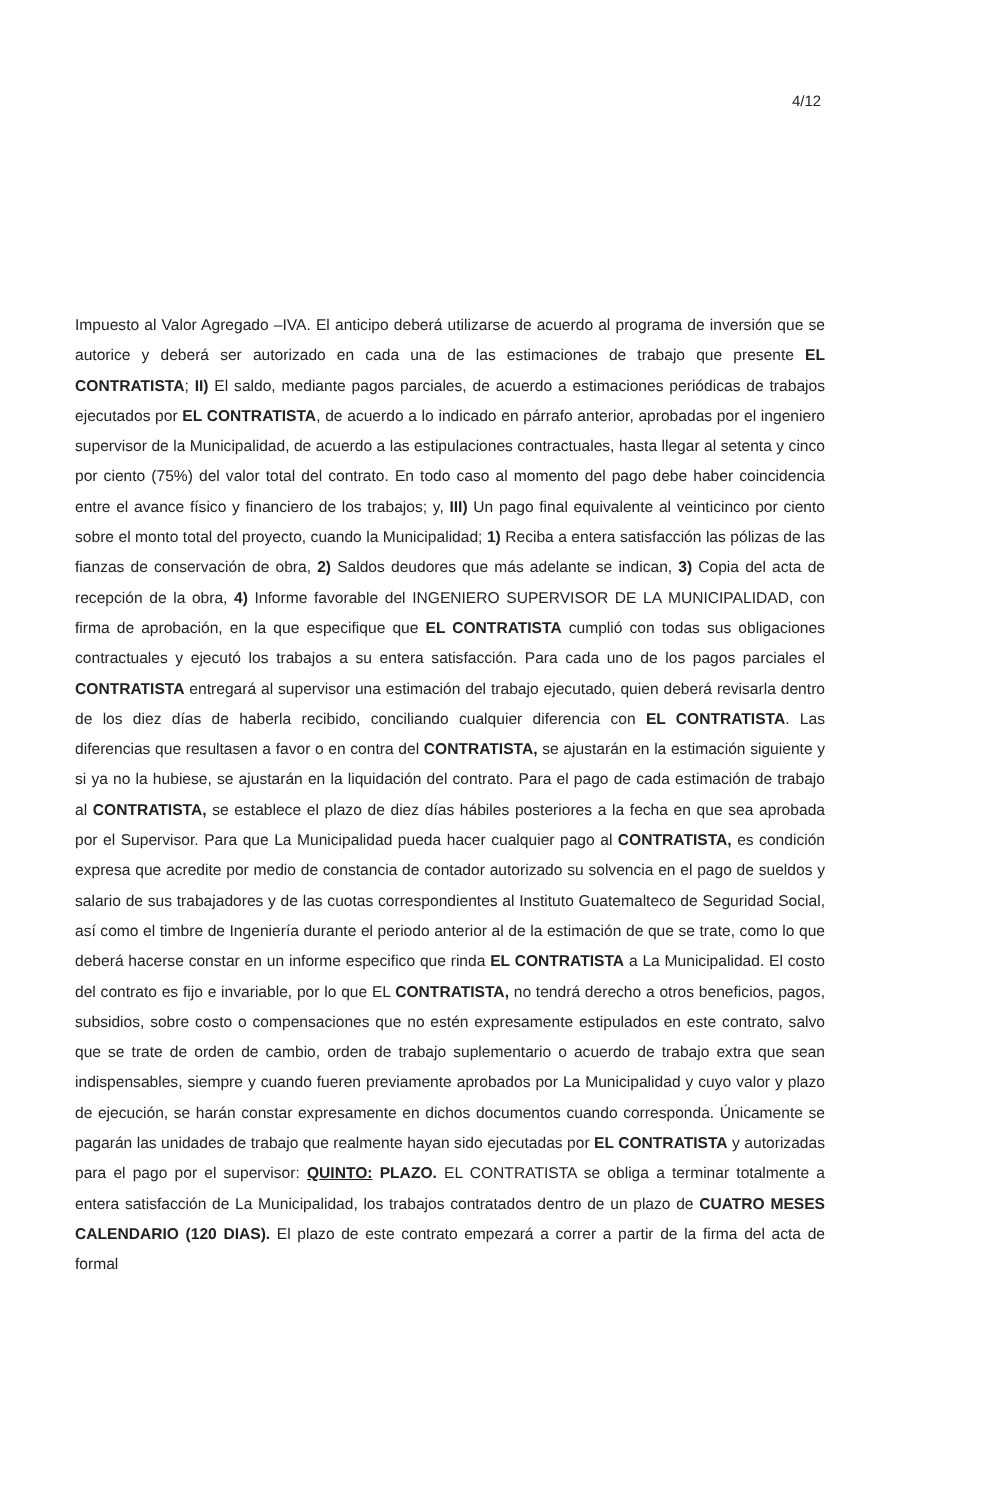4/12
Impuesto al Valor Agregado –IVA. El anticipo deberá utilizarse de acuerdo al programa de inversión que se autorice y deberá ser autorizado en cada una de las estimaciones de trabajo que presente EL CONTRATISTA; II) El saldo, mediante pagos parciales, de acuerdo a estimaciones periódicas de trabajos ejecutados por EL CONTRATISTA, de acuerdo a lo indicado en párrafo anterior, aprobadas por el ingeniero supervisor de la Municipalidad, de acuerdo a las estipulaciones contractuales, hasta llegar al setenta y cinco por ciento (75%) del valor total del contrato. En todo caso al momento del pago debe haber coincidencia entre el avance físico y financiero de los trabajos; y, III) Un pago final equivalente al veinticinco por ciento sobre el monto total del proyecto, cuando la Municipalidad; 1) Reciba a entera satisfacción las pólizas de las fianzas de conservación de obra, 2) Saldos deudores que más adelante se indican, 3) Copia del acta de recepción de la obra, 4) Informe favorable del INGENIERO SUPERVISOR DE LA MUNICIPALIDAD, con firma de aprobación, en la que especifique que EL CONTRATISTA cumplió con todas sus obligaciones contractuales y ejecutó los trabajos a su entera satisfacción. Para cada uno de los pagos parciales el CONTRATISTA entregará al supervisor una estimación del trabajo ejecutado, quien deberá revisarla dentro de los diez días de haberla recibido, conciliando cualquier diferencia con EL CONTRATISTA. Las diferencias que resultasen a favor o en contra del CONTRATISTA, se ajustarán en la estimación siguiente y si ya no la hubiese, se ajustarán en la liquidación del contrato. Para el pago de cada estimación de trabajo al CONTRATISTA, se establece el plazo de diez días hábiles posteriores a la fecha en que sea aprobada por el Supervisor. Para que La Municipalidad pueda hacer cualquier pago al CONTRATISTA, es condición expresa que acredite por medio de constancia de contador autorizado su solvencia en el pago de sueldos y salario de sus trabajadores y de las cuotas correspondientes al Instituto Guatemalteco de Seguridad Social, así como el timbre de Ingeniería durante el periodo anterior al de la estimación de que se trate, como lo que deberá hacerse constar en un informe especifico que rinda EL CONTRATISTA a La Municipalidad. El costo del contrato es fijo e invariable, por lo que EL CONTRATISTA, no tendrá derecho a otros beneficios, pagos, subsidios, sobre costo o compensaciones que no estén expresamente estipulados en este contrato, salvo que se trate de orden de cambio, orden de trabajo suplementario o acuerdo de trabajo extra que sean indispensables, siempre y cuando fueren previamente aprobados por La Municipalidad y cuyo valor y plazo de ejecución, se harán constar expresamente en dichos documentos cuando corresponda. Únicamente se pagarán las unidades de trabajo que realmente hayan sido ejecutadas por EL CONTRATISTA y autorizadas para el pago por el supervisor: QUINTO: PLAZO. EL CONTRATISTA se obliga a terminar totalmente a entera satisfacción de La Municipalidad, los trabajos contratados dentro de un plazo de CUATRO MESES CALENDARIO (120 DIAS). El plazo de este contrato empezará a correr a partir de la firma del acta de formal